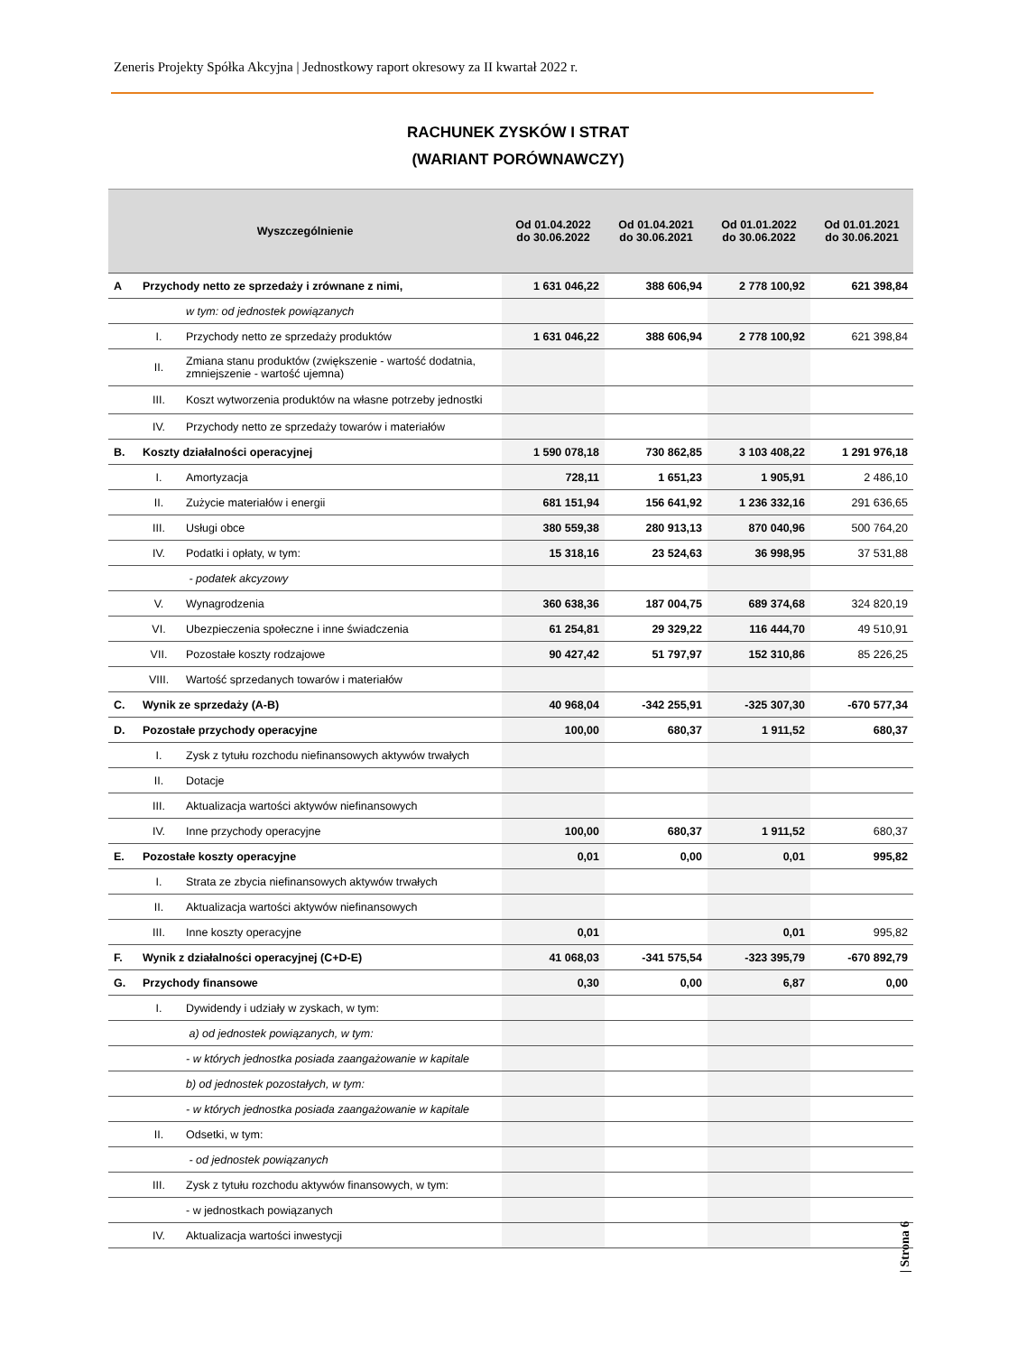Zeneris Projekty Spółka Akcyjna | Jednostkowy raport okresowy za II kwartał 2022 r.
RACHUNEK ZYSKÓW I STRAT
(WARIANT PORÓWNAWCZY)
| Wyszczególnienie | | | Od 01.04.2022 do 30.06.2022 | Od 01.04.2021 do 30.06.2021 | Od 01.01.2022 do 30.06.2022 | Od 01.01.2021 do 30.06.2021 |
| --- | --- | --- | --- | --- | --- | --- |
| A | Przychody netto ze sprzedaży i zrównane z nimi, | | 1 631 046,22 | 388 606,94 | 2 778 100,92 | 621 398,84 |
| | | w tym: od jednostek powiązanych | | | | |
| | I. | Przychody netto ze sprzedaży produktów | 1 631 046,22 | 388 606,94 | 2 778 100,92 | 621 398,84 |
| | II. | Zmiana stanu produktów (zwiększenie - wartość dodatnia, zmniejszenie - wartość ujemna) | | | | |
| | III. | Koszt wytworzenia produktów na własne potrzeby jednostki | | | | |
| | IV. | Przychody netto ze sprzedaży towarów i materiałów | | | | |
| B. | Koszty działalności operacyjnej | | 1 590 078,18 | 730 862,85 | 3 103 408,22 | 1 291 976,18 |
| | I. | Amortyzacja | 728,11 | 1 651,23 | 1 905,91 | 2 486,10 |
| | II. | Zużycie materiałów i energii | 681 151,94 | 156 641,92 | 1 236 332,16 | 291 636,65 |
| | III. | Usługi obce | 380 559,38 | 280 913,13 | 870 040,96 | 500 764,20 |
| | IV. | Podatki i opłaty, w tym: | 15 318,16 | 23 524,63 | 36 998,95 | 37 531,88 |
| | | - podatek akcyzowy | | | | |
| | V. | Wynagrodzenia | 360 638,36 | 187 004,75 | 689 374,68 | 324 820,19 |
| | VI. | Ubezpieczenia społeczne i inne świadczenia | 61 254,81 | 29 329,22 | 116 444,70 | 49 510,91 |
| | VII. | Pozostałe koszty rodzajowe | 90 427,42 | 51 797,97 | 152 310,86 | 85 226,25 |
| | VIII. | Wartość sprzedanych towarów i materiałów | | | | |
| C. | Wynik ze sprzedaży (A-B) | | 40 968,04 | -342 255,91 | -325 307,30 | -670 577,34 |
| D. | Pozostałe przychody operacyjne | | 100,00 | 680,37 | 1 911,52 | 680,37 |
| | I. | Zysk z tytułu rozchodu niefinansowych aktywów trwałych | | | | |
| | II. | Dotacje | | | | |
| | III. | Aktualizacja wartości aktywów niefinansowych | | | | |
| | IV. | Inne przychody operacyjne | 100,00 | 680,37 | 1 911,52 | 680,37 |
| E. | Pozostałe koszty operacyjne | | 0,01 | 0,00 | 0,01 | 995,82 |
| | I. | Strata ze zbycia niefinansowych aktywów trwałych | | | | |
| | II. | Aktualizacja wartości aktywów niefinansowych | | | | |
| | III. | Inne koszty operacyjne | 0,01 | | 0,01 | 995,82 |
| F. | Wynik z działalności operacyjnej (C+D-E) | | 41 068,03 | -341 575,54 | -323 395,79 | -670 892,79 |
| G. | Przychody finansowe | | 0,30 | 0,00 | 6,87 | 0,00 |
| | I. | Dywidendy i udziały w zyskach, w tym: | | | | |
| | | a) od jednostek powiązanych, w tym: | | | | |
| | | - w których jednostka posiada zaangażowanie w kapitale | | | | |
| | | b) od jednostek pozostałych, w tym: | | | | |
| | | - w których jednostka posiada zaangażowanie w kapitale | | | | |
| | II. | Odsetki, w tym: | | | | |
| | | - od jednostek powiązanych | | | | |
| | III. | Zysk z tytułu rozchodu aktywów finansowych, w tym: | | | | |
| | | - w jednostkach powiązanych | | | | |
| | IV. | Aktualizacja wartości inwestycji | | | | |
| Strona 6